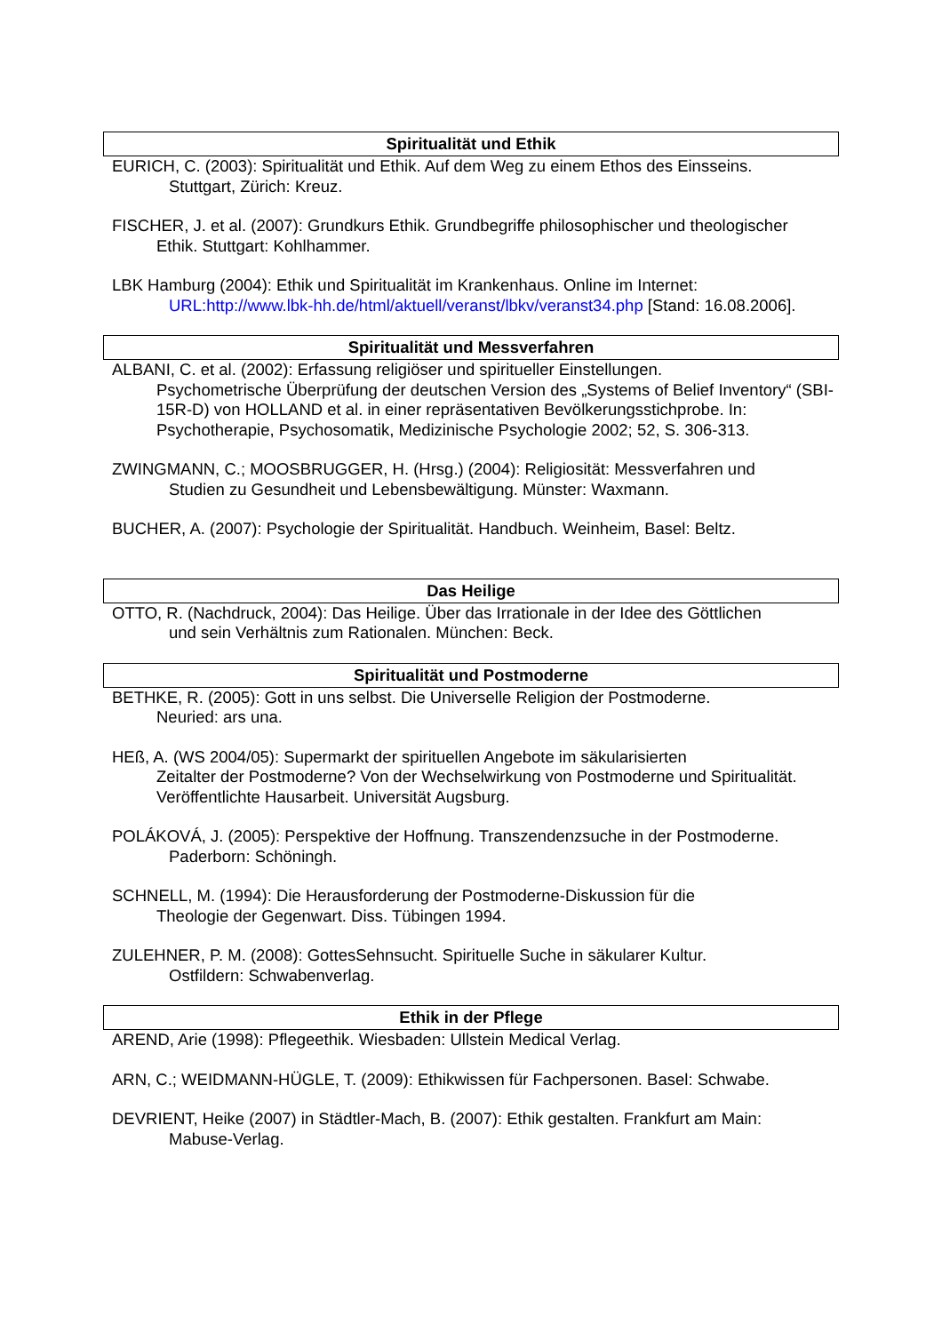Spiritualität und Ethik
EURICH, C. (2003): Spiritualität und Ethik. Auf dem Weg zu einem Ethos des Einsseins.
Stuttgart, Zürich: Kreuz.
FISCHER, J. et al. (2007): Grundkurs Ethik. Grundbegriffe philosophischer und theologischer
Ethik. Stuttgart: Kohlhammer.
LBK Hamburg (2004): Ethik und Spiritualität im Krankenhaus. Online im Internet:
URL:http://www.lbk-hh.de/html/aktuell/veranst/lbkv/veranst34.php [Stand: 16.08.2006].
Spiritualität und Messverfahren
ALBANI, C. et al. (2002): Erfassung religiöser und spiritueller Einstellungen.
Psychometrische Überprüfung der deutschen Version des „Systems of Belief Inventory“ (SBI-15R-D) von HOLLAND et al. in einer repräsentativen Bevölkerungsstichprobe. In: Psychotherapie, Psychosomatik, Medizinische Psychologie 2002; 52, S. 306-313.
ZWINGMANN, C.; MOOSBRUGGER, H. (Hrsg.) (2004): Religiosität: Messverfahren und
Studien zu Gesundheit und Lebensbewältigung. Münster: Waxmann.
BUCHER, A. (2007): Psychologie der Spiritualität. Handbuch. Weinheim, Basel: Beltz.
Das Heilige
OTTO, R. (Nachdruck, 2004): Das Heilige. Über das Irrationale in der Idee des Göttlichen
und sein Verhältnis zum Rationalen. München: Beck.
Spiritualität und Postmoderne
BETHKE, R. (2005): Gott in uns selbst. Die Universelle Religion der Postmoderne.
Neuried: ars una.
HEß, A. (WS 2004/05): Supermarkt der spirituellen Angebote im säkularisierten
Zeitalter der Postmoderne? Von der Wechselwirkung von Postmoderne und Spiritualität. Veröffentlichte Hausarbeit. Universität Augsburg.
POLÁKOVÁ, J. (2005): Perspektive der Hoffnung. Transzendenzsuche in der Postmoderne.
Paderborn: Schöningh.
SCHNELL, M. (1994): Die Herausforderung der Postmoderne-Diskussion für die
Theologie der Gegenwart. Diss. Tübingen 1994.
ZULEHNER, P. M. (2008): GottesSehnsucht. Spirituelle Suche in säkularer Kultur.
Ostfildern: Schwabenverlag.
Ethik in der Pflege
AREND, Arie (1998): Pflegeethik. Wiesbaden: Ullstein Medical Verlag.
ARN, C.; WEIDMANN-HÜGLE, T. (2009): Ethikwissen für Fachpersonen. Basel: Schwabe.
DEVRIENT, Heike (2007) in Städtler-Mach, B. (2007): Ethik gestalten. Frankfurt am Main:
Mabuse-Verlag.